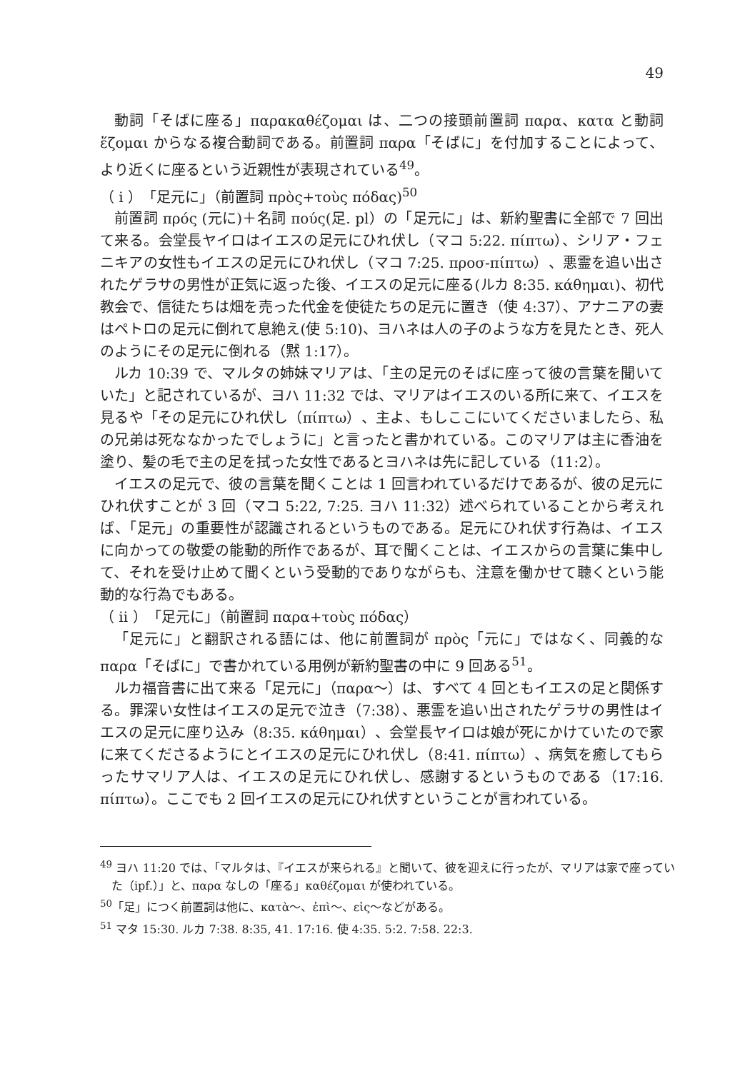49
動詞「そばに座る」παρακαθέζομαι は、二つの接頭前置詞 παρα、κατα と動詞 ἕζομαι からなる複合動詞である。前置詞 παρα「そばに」を付加することによって、より近くに座るという近親性が表現されている<sup>49</sup>。
（ i ）「足元に」（前置詞 πρὸς+τοὺς πόδας)<sup>50</sup>
前置詞 πρός (元に)＋名詞 πούς(足. pl）の「足元に」は、新約聖書に全部で 7 回出て来る。会堂長ヤイロはイエスの足元にひれ伏し（マコ 5:22. πίπτω）、シリア・フェニキアの女性もイエスの足元にひれ伏し（マコ 7:25. προσ-πίπτω）、悪霊を追い出されたゲラサの男性が正気に返った後、イエスの足元に座る(ルカ 8:35. κάθημαι)、初代教会で、信徒たちは畑を売った代金を使徒たちの足元に置き（使 4:37）、アナニアの妻はペトロの足元に倒れて息絶え(使 5:10)、ヨハネは人の子のような方を見たとき、死人のようにその足元に倒れる（黙 1:17）。
ルカ 10:39 で、マルタの姉妹マリアは、「主の足元のそばに座って彼の言葉を聞いていた」と記されているが、ヨハ 11:32 では、マリアはイエスのいる所に来て、イエスを見るや「その足元にひれ伏し（πίπτω）、主よ、もしここにいてくださいましたら、私の兄弟は死ななかったでしょうに」と言ったと書かれている。このマリアは主に香油を塗り、髪の毛で主の足を拭った女性であるとヨハネは先に記している（11:2）。
イエスの足元で、彼の言葉を聞くことは 1 回言われているだけであるが、彼の足元にひれ伏すことが 3 回（マコ 5:22, 7:25. ヨハ 11:32）述べられていることから考えれば、「足元」の重要性が認識されるというものである。足元にひれ伏す行為は、イエスに向かっての敬愛の能動的所作であるが、耳で聞くことは、イエスからの言葉に集中して、それを受け止めて聞くという受動的でありながらも、注意を働かせて聴くという能動的な行為でもある。
（ ii ）「足元に」（前置詞 παρα+τοὺς πόδας）
「足元に」と翻訳される語には、他に前置詞が πρὸς「元に」ではなく、同義的な παρα「そばに」で書かれている用例が新約聖書の中に 9 回ある<sup>51</sup>。
ルカ福音書に出て来る「足元に」（παρα～）は、すべて 4 回ともイエスの足と関係する。罪深い女性はイエスの足元で泣き（7:38）、悪霊を追い出されたゲラサの男性はイエスの足元に座り込み（8:35. κάθημαι）、会堂長ヤイロは娘が死にかけていたので家に来てくださるようにとイエスの足元にひれ伏し（8:41. πίπτω）、病気を癒してもらったサマリア人は、イエスの足元にひれ伏し、感謝するというものである（17:16. πίπτω）。ここでも 2 回イエスの足元にひれ伏すということが言われている。
<sup>49</sup> ヨハ 11:20 では、「マルタは、『イエスが来られる』と聞いて、彼を迎えに行ったが、マリアは家で座っていた（ipf.）」と、παρα なしの「座る」καθέζομαι が使われている。
<sup>50</sup>「足」につく前置詞は他に、κατὰ～、ἐπὶ～、εἰς～などがある。
<sup>51</sup> マタ 15:30. ルカ 7:38. 8:35, 41. 17:16. 使 4:35. 5:2. 7:58. 22:3.